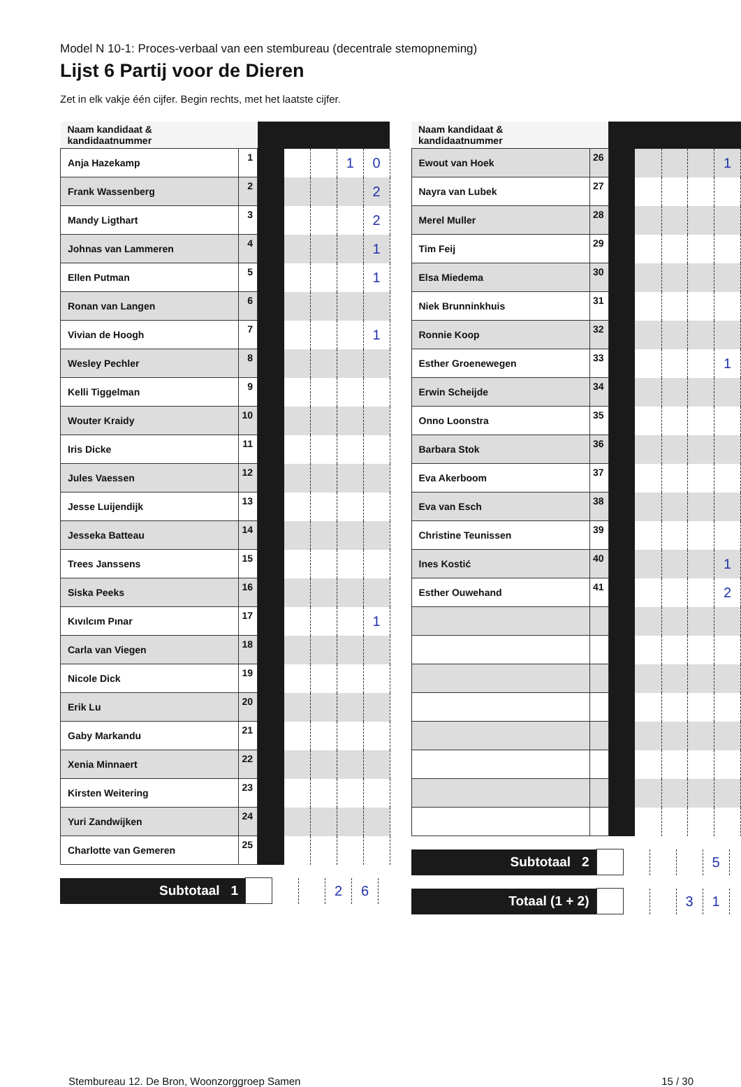Model N 10-1: Proces-verbaal van een stembureau (decentrale stemopneming)
Lijst 6 Partij voor de Dieren
Zet in elk vakje één cijfer. Begin rechts, met het laatste cijfer.
| Naam kandidaat & kandidaatnummer | | | | | | |
| Anja Hazekamp | 1 | | | | 1 | 0 |
| Frank Wassenberg | 2 | | | | | 2 |
| Mandy Ligthart | 3 | | | | | 2 |
| Johnas van Lammeren | 4 | | | | | 1 |
| Ellen Putman | 5 | | | | | 1 |
| Ronan van Langen | 6 | | | | | |
| Vivian de Hoogh | 7 | | | | | 1 |
| Wesley Pechler | 8 | | | | | |
| Kelli Tiggelman | 9 | | | | | |
| Wouter Kraidy | 10 | | | | | |
| Iris Dicke | 11 | | | | | |
| Jules Vaessen | 12 | | | | | |
| Jesse Luijendijk | 13 | | | | | |
| Jesseka Batteau | 14 | | | | | |
| Trees Janssens | 15 | | | | | |
| Siska Peeks | 16 | | | | | |
| Kıvılcım Pınar | 17 | | | | | 1 |
| Carla van Viegen | 18 | | | | | |
| Nicole Dick | 19 | | | | | |
| Erik Lu | 20 | | | | | |
| Gaby Markandu | 21 | | | | | |
| Xenia Minnaert | 22 | | | | | |
| Kirsten Weitering | 23 | | | | | |
| Yuri Zandwijken | 24 | | | | | |
| Charlotte van Gemeren | 25 | | | | | |
| Subtotaal 1 | | | | 2 | 6 |
| Naam kandidaat & kandidaatnummer | | | | | | |
| Ewout van Hoek | 26 | | | | | 1 |
| Nayra van Lubek | 27 | | | | | |
| Merel Muller | 28 | | | | | |
| Tim Feij | 29 | | | | | |
| Elsa Miedema | 30 | | | | | |
| Niek Brunninkhuis | 31 | | | | | |
| Ronnie Koop | 32 | | | | | |
| Esther Groenewegen | 33 | | | | | 1 |
| Erwin Scheijde | 34 | | | | | |
| Onno Loonstra | 35 | | | | | |
| Barbara Stok | 36 | | | | | |
| Eva Akerboom | 37 | | | | | |
| Eva van Esch | 38 | | | | | |
| Christine Teunissen | 39 | | | | | |
| Ines Kostić | 40 | | | | | 1 |
| Esther Ouwehand | 41 | | | | | 2 |
| Subtotaal 2 | | | | | 5 |
| Totaal (1 + 2) | | | | 3 | 1 |
Stembureau 12. De Bron, Woonzorggroep Samen 15 / 30